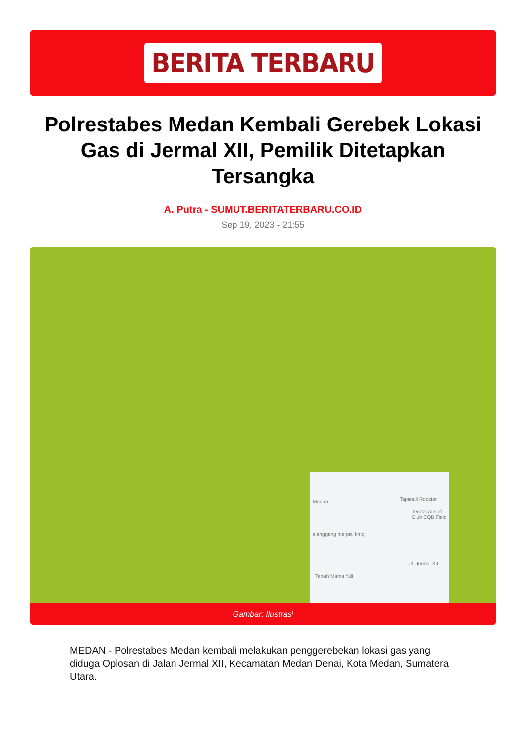BERITA TERBARU
Polrestabes Medan Kembali Gerebek Lokasi Gas di Jermal XII, Pemilik Ditetapkan Tersangka
A. Putra - SUMUT.BERITATERBARU.CO.ID
Sep 19, 2023 - 21:55
Tapanuli Rooster
Teratai Airsoft Club CQB Field
Medan
elanggang merpati kmdj
Jl. Jermal XII
Tanah Mama Yuli
Gambar: Ilustrasi
MEDAN - Polrestabes Medan kembali melakukan penggerebekan lokasi gas yang diduga Oplosan di Jalan Jermal XII, Kecamatan Medan Denai, Kota Medan, Sumatera Utara.